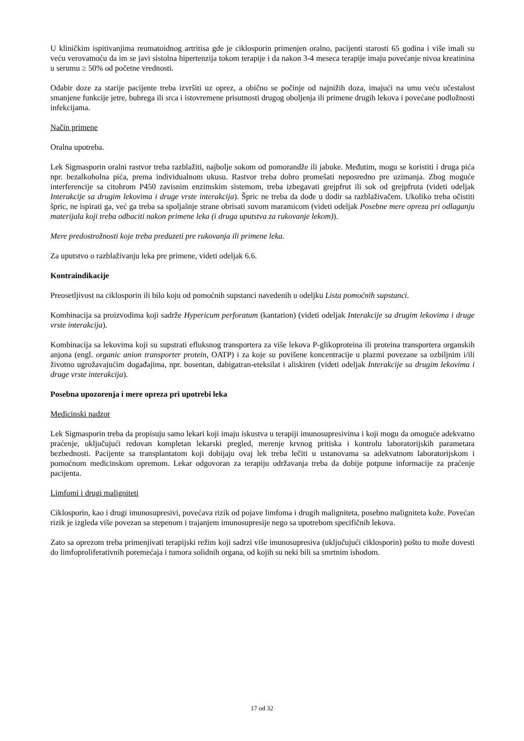U kliničkim ispitivanjima reumatoidnog artritisa gde je ciklosporin primenjen oralno, pacijenti starosti 65 godina i više imali su veću verovatnoću da im se javi sistolna hipertenzija tokom terapije i da nakon 3-4 meseca terapije imaju povećanje nivoa kreatinina u serumu ≥ 50% od početne vrednosti.
Odabir doze za starije pacijente treba izvršiti uz oprez, a obično se počinje od najnižih doza, imajući na umu veću učestalost smanjene funkcije jetre, bubrega ili srca i istovremene prisutnosti drugog oboljenja ili primene drugih lekova i povećane podložnosti infekcijama.
Način primene
Oralna upotreba.
Lek Sigmasporin oralni rastvor treba razblažiti, najbolje sokom od pomorandže ili jabuke. Međutim, mogu se koristiti i druga pića npr. bezalkoholna pića, prema individualnom ukusu. Rastvor treba dobro promešati neposredno pre uzimanja. Zbog moguće interferencije sa citohrom P450 zavisnim enzimskim sistemom, treba izbegavati grejpfrut ili sok od grejpfruta (videti odeljak Interakcije sa drugim lekovima i druge vrste interakcija). Špric ne treba da dođe u dodir sa razblaživačem. Ukoliko treba očistiti špric, ne ispirati ga, već ga treba sa spoljašnje strane obrisati suvom maramicom (videti odeljak Posebne mere opreza pri odlaganju materijala koji treba odbaciti nakon primene leka (i druga uputstva za rukovanje lekom)).
Mere predostrožnosti koje treba preduzeti pre rukovanja ili primene leka.
Za uputstvo o razblaživanju leka pre primene, videti odeljak 6.6.
Kontraindikacije
Preosetljivost na ciklosporin ili bilo koju od pomoćnih supstanci navedenih u odeljku Lista pomoćnih supstanci.
Kombinacija sa proizvodima koji sadrže Hypericum perforatum (kantarion) (videti odeljak Interakcije sa drugim lekovima i druge vrste interakcija).
Kombinacija sa lekovima koji su supstrati efluksnog transportera za više lekova P-glikoproteina ili proteina transportera organskih anjona (engl. organic anion transporter protein, OATP) i za koje su povišene koncentracije u plazmi povezane sa ozbiljnim i/ili životno ugrožavajućim događajima, npr. bosentan, dabigatran-eteksilat i aliskiren (videti odeljak Interakcije sa drugim lekovima i druge vrste interakcija).
Posebna upozorenja i mere opreza pri upotrebi leka
Medicinski nadzor
Lek Sigmasporin treba da propisuju samo lekari koji imaju iskustva u terapiji imunosupresivima i koji mogu da omoguće adekvatno praćenje, uključujući redovan kompletan lekarski pregled, merenje krvnog pritiska i kontrolu laboratorijskih parametara bezbednosti. Pacijente sa transplantatom koji dobijaju ovaj lek treba lečiti u ustanovama sa adekvatnom laboratorijskom i pomoćnom medicinskom opremom. Lekar odgovoran za terapiju održavanja treba da dobije potpune informacije za praćenje pacijenta.
Limfomi i drugi maligniteti
Ciklosporin, kao i drugi imunosupresivi, povećava rizik od pojave limfoma i drugih maligniteta, posebno maligniteta kože. Povećan rizik je izgleda više povezan sa stepenom i trajanjem imunosupresije nego sa upotrebom specifičnih lekova.
Zato sa oprezom treba primenjivati terapijski režim koji sadrzi više imunosupresiva (uključujući ciklosporin) pošto to može dovesti do limfoproliferativnih poremećaja i tumora solidnih organa, od kojih su neki bili sa smrtnim ishodom.
17 od 32